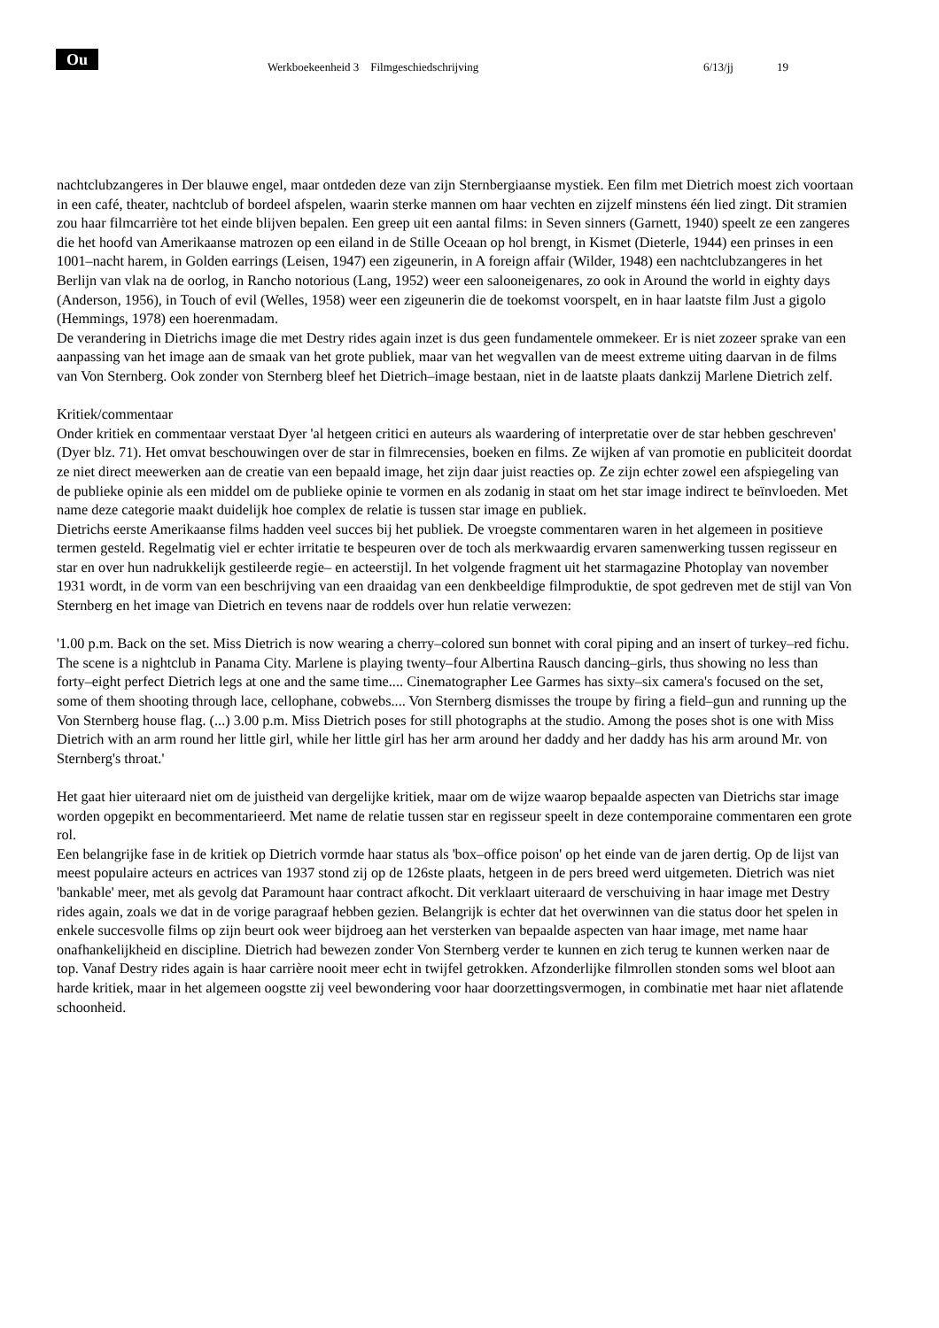Ou
Werkboekeenheid 3 Filmgeschiedschrijving 6/13/jj 19
nachtclubzangeres in Der blauwe engel, maar ontdeden deze van zijn Sternbergiaanse mystiek. Een film met Dietrich moest zich voortaan in een café, theater, nachtclub of bordeel afspelen, waarin sterke mannen om haar vechten en zijzelf minstens één lied zingt. Dit stramien zou haar filmcarrière tot het einde blijven bepalen. Een greep uit een aantal films: in Seven sinners (Garnett, 1940) speelt ze een zangeres die het hoofd van Amerikaanse matrozen op een eiland in de Stille Oceaan op hol brengt, in Kismet (Dieterle, 1944) een prinses in een 1001–nacht harem, in Golden earrings (Leisen, 1947) een zigeunerin, in A foreign affair (Wilder, 1948) een nachtclubzangeres in het Berlijn van vlak na de oorlog, in Rancho notorious (Lang, 1952) weer een salooneigenares, zo ook in Around the world in eighty days (Anderson, 1956), in Touch of evil (Welles, 1958) weer een zigeunerin die de toekomst voorspelt, en in haar laatste film Just a gigolo (Hemmings, 1978) een hoerenmadam.
De verandering in Dietrichs image die met Destry rides again inzet is dus geen fundamentele ommekeer. Er is niet zozeer sprake van een aanpassing van het image aan de smaak van het grote publiek, maar van het wegvallen van de meest extreme uiting daarvan in de films van Von Sternberg. Ook zonder von Sternberg bleef het Dietrich–image bestaan, niet in de laatste plaats dankzij Marlene Dietrich zelf.
Kritiek/commentaar
Onder kritiek en commentaar verstaat Dyer 'al hetgeen critici en auteurs als waardering of interpretatie over de star hebben geschreven' (Dyer blz. 71). Het omvat beschouwingen over de star in filmrecensies, boeken en films. Ze wijken af van promotie en publiciteit doordat ze niet direct meewerken aan de creatie van een bepaald image, het zijn daar juist reacties op. Ze zijn echter zowel een afspiegeling van de publieke opinie als een middel om de publieke opinie te vormen en als zodanig in staat om het star image indirect te beïnvloeden. Met name deze categorie maakt duidelijk hoe complex de relatie is tussen star image en publiek.
Dietrichs eerste Amerikaanse films hadden veel succes bij het publiek. De vroegste commentaren waren in het algemeen in positieve termen gesteld. Regelmatig viel er echter irritatie te bespeuren over de toch als merkwaardig ervaren samenwerking tussen regisseur en star en over hun nadrukkelijk gestileerde regie– en acteerstijl. In het volgende fragment uit het starmagazine Photoplay van november 1931 wordt, in de vorm van een beschrijving van een draaidag van een denkbeeldige filmproduktie, de spot gedreven met de stijl van Von Sternberg en het image van Dietrich en tevens naar de roddels over hun relatie verwezen:
'1.00 p.m. Back on the set. Miss Dietrich is now wearing a cherry–colored sun bonnet with coral piping and an insert of turkey–red fichu. The scene is a nightclub in Panama City. Marlene is playing twenty–four Albertina Rausch dancing–girls, thus showing no less than forty–eight perfect Dietrich legs at one and the same time.... Cinematographer Lee Garmes has sixty–six camera's focused on the set, some of them shooting through lace, cellophane, cobwebs.... Von Sternberg dismisses the troupe by firing a field–gun and running up the Von Sternberg house flag. (...) 3.00 p.m. Miss Dietrich poses for still photographs at the studio. Among the poses shot is one with Miss Dietrich with an arm round her little girl, while her little girl has her arm around her daddy and her daddy has his arm around Mr. von Sternberg's throat.'
Het gaat hier uiteraard niet om de juistheid van dergelijke kritiek, maar om de wijze waarop bepaalde aspecten van Dietrichs star image worden opgepikt en becommentarieerd. Met name de relatie tussen star en regisseur speelt in deze contemporaine commentaren een grote rol.
Een belangrijke fase in de kritiek op Dietrich vormde haar status als 'box–office poison' op het einde van de jaren dertig. Op de lijst van meest populaire acteurs en actrices van 1937 stond zij op de 126ste plaats, hetgeen in de pers breed werd uitgemeten. Dietrich was niet 'bankable' meer, met als gevolg dat Paramount haar contract afkocht. Dit verklaart uiteraard de verschuiving in haar image met Destry rides again, zoals we dat in de vorige paragraaf hebben gezien. Belangrijk is echter dat het overwinnen van die status door het spelen in enkele succesvolle films op zijn beurt ook weer bijdroeg aan het versterken van bepaalde aspecten van haar image, met name haar onafhankelijkheid en discipline. Dietrich had bewezen zonder Von Sternberg verder te kunnen en zich terug te kunnen werken naar de top. Vanaf Destry rides again is haar carrière nooit meer echt in twijfel getrokken. Afzonderlijke filmrollen stonden soms wel bloot aan harde kritiek, maar in het algemeen oogstte zij veel bewondering voor haar doorzettingsvermogen, in combinatie met haar niet aflatende schoonheid.